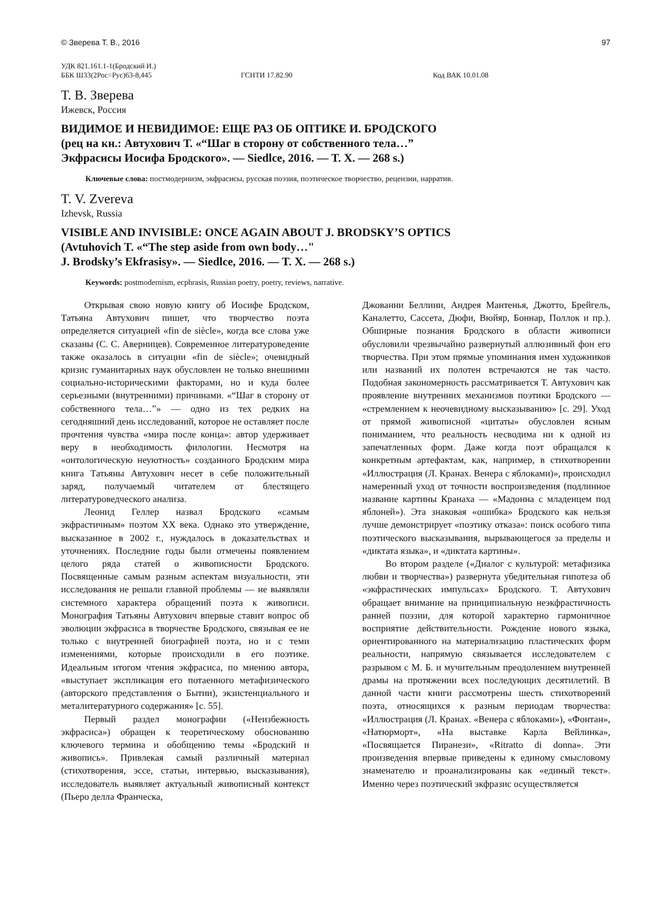© Зверева Т. В., 2016 97
УДК 821.161.1-1(Бродский И.)
ББК Ш33(2Рос=Рус)63-8,445 ГСНТИ 17.82.90 Код ВАК 10.01.08
Т. В. Зверева
Ижевск, Россия
ВИДИМОЕ И НЕВИДИМОЕ: ЕЩЕ РАЗ ОБ ОПТИКЕ И. БРОДСКОГО
(рец на кн.: Автухович Т. «“Шаг в сторону от собственного тела…”
Экфрасисы Иосифа Бродского». — Siedlce, 2016. — T. X. — 268 s.)
Ключевые слова: постмодернизм, экфрасисы, русская поэзия, поэтическое творчество, рецензии, нарратив.
T. V. Zvereva
Izhevsk, Russia
VISIBLE AND INVISIBLE: ONCE AGAIN ABOUT J. BRODSKY’S OPTICS
(Avtuhovich T. «“The step aside from own body…"
J. Brodsky’s Ekfrasisy». — Siedlce, 2016. — T. X. — 268 s.)
Keywords: postmodernism, ecphrasis, Russian poetry, poetry, reviews, narrative.
Открывая свою новую книгу об Иосифе Бродском, Татьяна Автухович пишет, что творчество поэта определяется ситуацией «fin de siècle», когда все слова уже сказаны (С. С. Аверницев). Современное литературоведение также оказалось в ситуации «fin de siècle»; очевидный кризис гуманитарных наук обусловлен не только внешними социально-историческими факторами, но и куда более серьезными (внутренними) причинами. «“Шаг в сторону от собственного тела…”» — одно из тех редких на сегодняшний день исследований, которое не оставляет после прочтения чувства «мира после конца»: автор удерживает веру в необходимость филологии. Несмотря на «онтологическую неуютность» созданного Бродским мира книга Татьяны Автухович несет в себе положительный заряд, получаемый читателем от блестящего литературоведческого анализа.
Леонид Геллер назвал Бродского «самым экфрастичным» поэтом XX века. Однако это утверждение, высказанное в 2002 г., нуждалось в доказательствах и уточнениях. Последние годы были отмечены появлением целого ряда статей о живописности Бродского. Посвященные самым разным аспектам визуальности, эти исследования не решали главной проблемы — не выявляли системного характера обращений поэта к живописи. Монография Татьяны Автухович впервые ставит вопрос об эволюции экфрасиса в творчестве Бродского, связывая ее не только с внутренней биографией поэта, но и с теми изменениями, которые происходили в его поэтике. Идеальным итогом чтения экфрасиса, по мнению автора, «выступает экспликация его потаенного метафизического (авторского представления о Бытии), экзистенциального и металитературного содержания» [с. 55].
Первый раздел монографии («Неизбежность экфрасиса») обращен к теоретическому обоснованию ключевого термина и обобщению темы «Бродский и живопись». Привлекая самый различный материал (стихотворения, эссе, статьи, интервью, высказывания), исследователь выявляет актуальный живописный контекст (Пьеро делла Франческа,
Джованни Беллини, Андрея Мантенья, Джотто, Брейгель, Каналетто, Сассета, Дюфи, Вюйяр, Боннар, Поллок и пр.). Обширные познания Бродского в области живописи обусловили чрезвычайно развернутый аллюзивный фон его творчества. При этом прямые упоминания имен художников или названий их полотен встречаются не так часто. Подобная закономерность рассматривается Т. Автухович как проявление внутренних механизмов поэтики Бродского — «стремлением к неочевидному высказыванию» [с. 29]. Уход от прямой живописной «цитаты» обусловлен ясным пониманием, что реальность несводима ни к одной из запечатленных форм. Даже когда поэт обращался к конкретным артефактам, как, например, в стихотворении «Иллюстрация (Л. Кранах. Венера с яблоками)», происходил намеренный уход от точности воспроизведения (подлинное название картины Кранаха — «Мадонна с младенцем под яблоней»). Эта знаковая «ошибка» Бродского как нельзя лучше демонстрирует «поэтику отказа»: поиск особого типа поэтического высказывания, вырывающегося за пределы и «диктата языка», и «диктата картины».
Во втором разделе («Диалог с культурой: метафизика любви и творчества») развернута убедительная гипотеза об «экфрастических импульсах» Бродского. Т. Автухович обращает внимание на принципиальную неэкфрастичность ранней поэзии, для которой характерно гармоничное восприятие действительности. Рождение нового языка, ориентированного на материализацию пластических форм реальности, напрямую связывается исследователем с разрывом с М. Б. и мучительным преодолением внутренней драмы на протяжении всех последующих десятилетий. В данной части книги рассмотрены шесть стихотворений поэта, относящихся к разным периодам творчества: «Иллюстрация (Л. Кранах. «Венера с яблоками»), «Фонтан», «Натюрморт», «На выставке Карла Вейлинка», «Посвящается Пиранези», «Ritratto di donna». Эти произведения впервые приведены к единому смысловому знаменателю и проанализированы как «единый текст». Именно через поэтический экфразис осуществляется